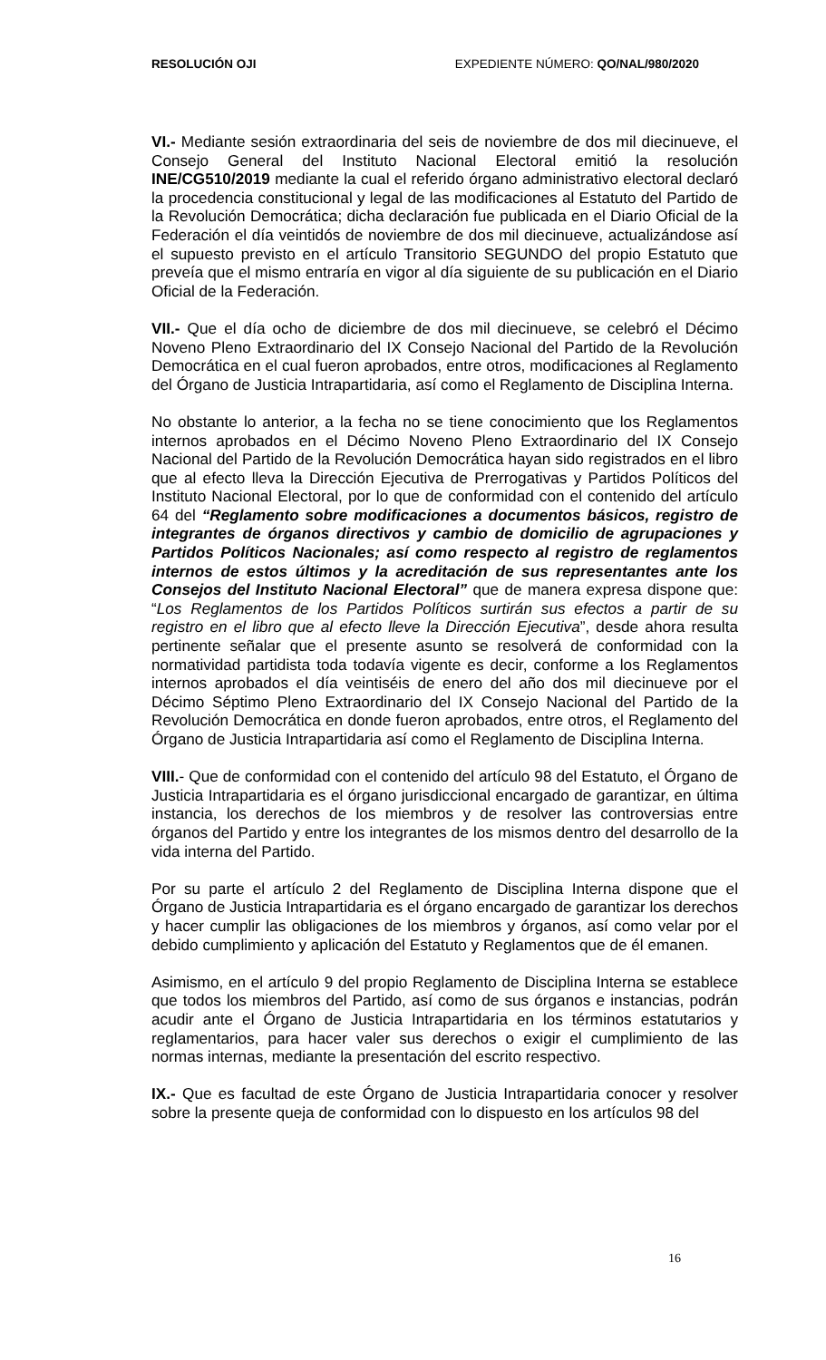RESOLUCIÓN OJI EXPEDIENTE NÚMERO: QO/NAL/980/2020
VI.- Mediante sesión extraordinaria del seis de noviembre de dos mil diecinueve, el Consejo General del Instituto Nacional Electoral emitió la resolución INE/CG510/2019 mediante la cual el referido órgano administrativo electoral declaró la procedencia constitucional y legal de las modificaciones al Estatuto del Partido de la Revolución Democrática; dicha declaración fue publicada en el Diario Oficial de la Federación el día veintidós de noviembre de dos mil diecinueve, actualizándose así el supuesto previsto en el artículo Transitorio SEGUNDO del propio Estatuto que preveía que el mismo entraría en vigor al día siguiente de su publicación en el Diario Oficial de la Federación.
VII.- Que el día ocho de diciembre de dos mil diecinueve, se celebró el Décimo Noveno Pleno Extraordinario del IX Consejo Nacional del Partido de la Revolución Democrática en el cual fueron aprobados, entre otros, modificaciones al Reglamento del Órgano de Justicia Intrapartidaria, así como el Reglamento de Disciplina Interna.
No obstante lo anterior, a la fecha no se tiene conocimiento que los Reglamentos internos aprobados en el Décimo Noveno Pleno Extraordinario del IX Consejo Nacional del Partido de la Revolución Democrática hayan sido registrados en el libro que al efecto lleva la Dirección Ejecutiva de Prerrogativas y Partidos Políticos del Instituto Nacional Electoral, por lo que de conformidad con el contenido del artículo 64 del “Reglamento sobre modificaciones a documentos básicos, registro de integrantes de órganos directivos y cambio de domicilio de agrupaciones y Partidos Políticos Nacionales; así como respecto al registro de reglamentos internos de estos últimos y la acreditación de sus representantes ante los Consejos del Instituto Nacional Electoral” que de manera expresa dispone que: “Los Reglamentos de los Partidos Políticos surtirán sus efectos a partir de su registro en el libro que al efecto lleve la Dirección Ejecutiva”, desde ahora resulta pertinente señalar que el presente asunto se resolverá de conformidad con la normatividad partidista toda todavía vigente es decir, conforme a los Reglamentos internos aprobados el día veintiséis de enero del año dos mil diecinueve por el Décimo Séptimo Pleno Extraordinario del IX Consejo Nacional del Partido de la Revolución Democrática en donde fueron aprobados, entre otros, el Reglamento del Órgano de Justicia Intrapartidaria así como el Reglamento de Disciplina Interna.
VIII.- Que de conformidad con el contenido del artículo 98 del Estatuto, el Órgano de Justicia Intrapartidaria es el órgano jurisdiccional encargado de garantizar, en última instancia, los derechos de los miembros y de resolver las controversias entre órganos del Partido y entre los integrantes de los mismos dentro del desarrollo de la vida interna del Partido.
Por su parte el artículo 2 del Reglamento de Disciplina Interna dispone que el Órgano de Justicia Intrapartidaria es el órgano encargado de garantizar los derechos y hacer cumplir las obligaciones de los miembros y órganos, así como velar por el debido cumplimiento y aplicación del Estatuto y Reglamentos que de él emanen.
Asimismo, en el artículo 9 del propio Reglamento de Disciplina Interna se establece que todos los miembros del Partido, así como de sus órganos e instancias, podrán acudir ante el Órgano de Justicia Intrapartidaria en los términos estatutarios y reglamentarios, para hacer valer sus derechos o exigir el cumplimiento de las normas internas, mediante la presentación del escrito respectivo.
IX.- Que es facultad de este Órgano de Justicia Intrapartidaria conocer y resolver sobre la presente queja de conformidad con lo dispuesto en los artículos 98 del
16